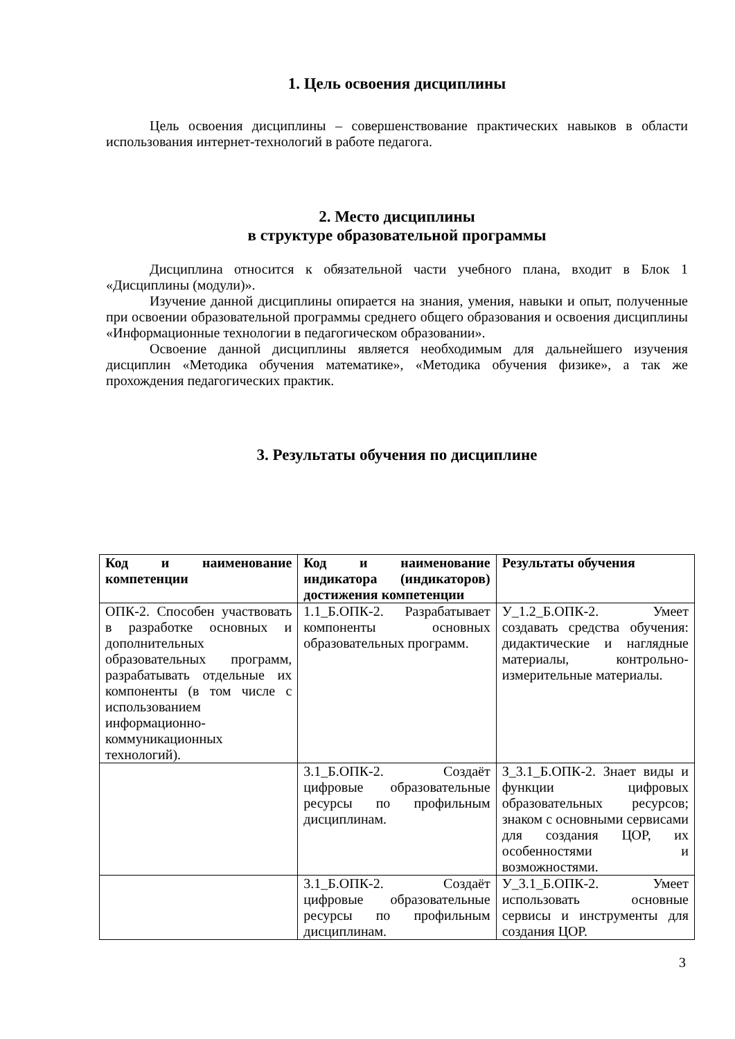1. Цель освоения дисциплины
Цель освоения дисциплины – совершенствование практических навыков в области использования интернет-технологий в работе педагога.
2. Место дисциплины
в структуре образовательной программы
Дисциплина относится к обязательной части учебного плана, входит в Блок 1 «Дисциплины (модули)».
Изучение данной дисциплины опирается на знания, умения, навыки и опыт, полученные при освоении образовательной программы среднего общего образования и освоения дисциплины «Информационные технологии в педагогическом образовании».
Освоение данной дисциплины является необходимым для дальнейшего изучения дисциплин «Методика обучения математике», «Методика обучения физике», а так же прохождения педагогических практик.
3. Результаты обучения по дисциплине
| Код и наименование компетенции | Код и наименование индикатора (индикаторов) достижения компетенции | Результаты обучения |
| --- | --- | --- |
| ОПК-2. Способен участвовать в разработке основных и дополнительных образовательных программ, разрабатывать отдельные их компоненты (в том числе с использованием информационно-коммуникационных технологий). | 1.1_Б.ОПК-2. Разрабатывает компоненты основных образовательных программ. | У_1.2_Б.ОПК-2. Умеет создавать средства обучения: дидактические и наглядные материалы, контрольно-измерительные материалы. |
| | 3.1_Б.ОПК-2. Создаёт цифровые образовательные ресурсы по профильным дисциплинам. | З_3.1_Б.ОПК-2. Знает виды и функции цифровых образовательных ресурсов; знаком с основными сервисами для создания ЦОР, их особенностями и возможностями. |
| | 3.1_Б.ОПК-2. Создаёт цифровые образовательные ресурсы по профильным дисциплинам. | У_3.1_Б.ОПК-2. Умеет использовать основные сервисы и инструменты для создания ЦОР. |
3